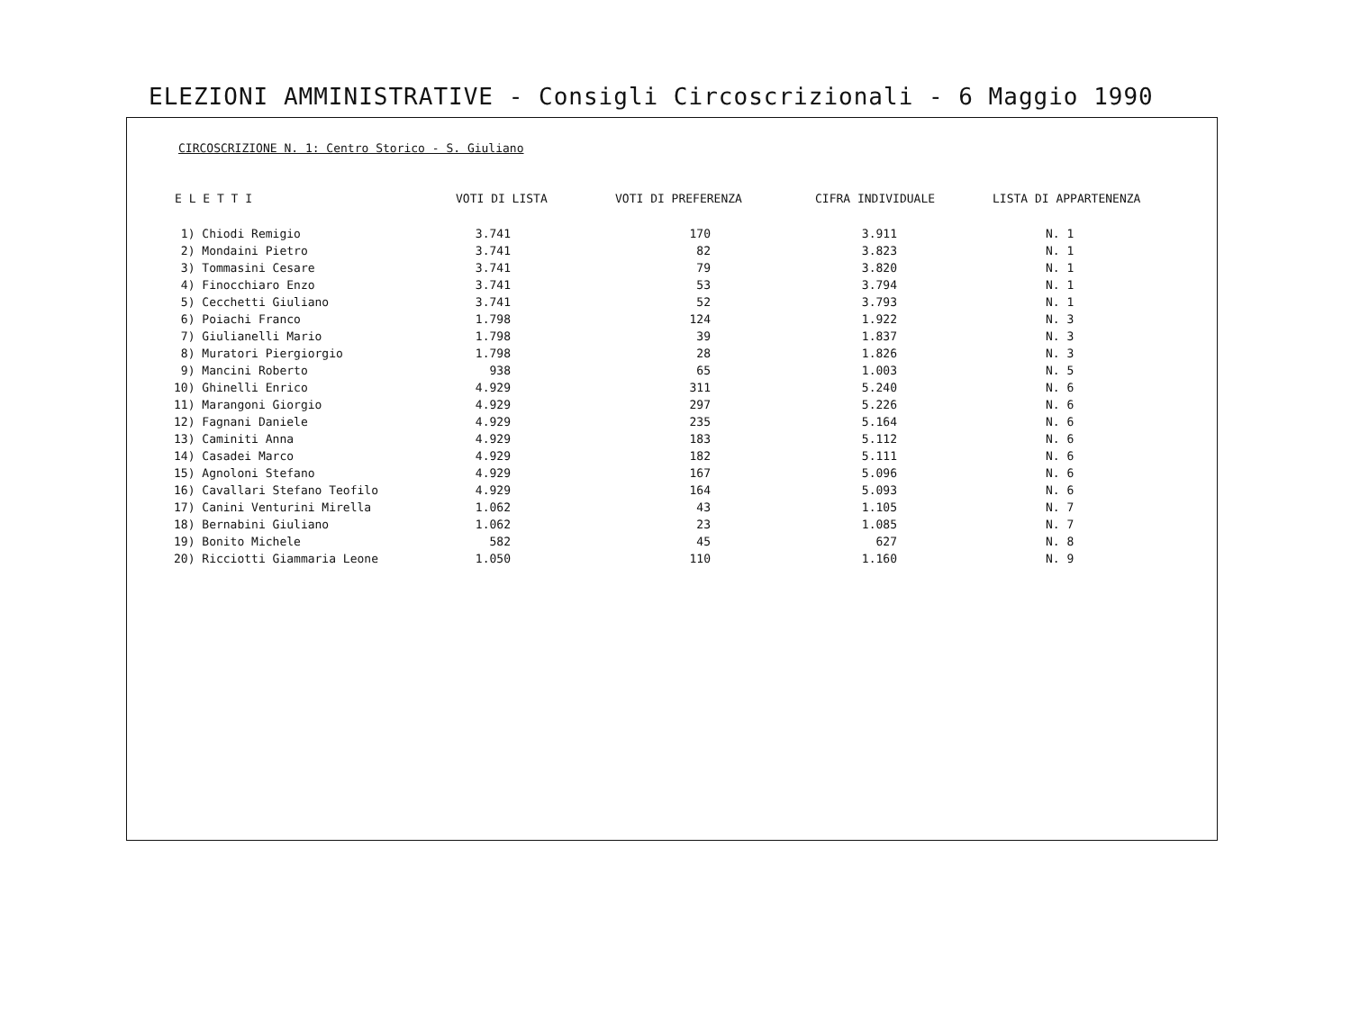ELEZIONI AMMINISTRATIVE - Consigli Circoscrizionali - 6 Maggio 1990
CIRCOSCRIZIONE N. 1: Centro Storico - S. Giuliano
| E L E T T I | VOTI DI LISTA | VOTI DI PREFERENZA | CIFRA INDIVIDUALE | LISTA DI APPARTENENZA |
| --- | --- | --- | --- | --- |
| 1) Chiodi Remigio | 3.741 | 170 | 3.911 | N. 1 |
| 2) Mondaini Pietro | 3.741 | 82 | 3.823 | N. 1 |
| 3) Tommasini Cesare | 3.741 | 79 | 3.820 | N. 1 |
| 4) Finocchiaro Enzo | 3.741 | 53 | 3.794 | N. 1 |
| 5) Cecchetti Giuliano | 3.741 | 52 | 3.793 | N. 1 |
| 6) Poiachi Franco | 1.798 | 124 | 1.922 | N. 3 |
| 7) Giulianelli Mario | 1.798 | 39 | 1.837 | N. 3 |
| 8) Muratori Piergiorgio | 1.798 | 28 | 1.826 | N. 3 |
| 9) Mancini Roberto | 938 | 65 | 1.003 | N. 5 |
| 10) Ghinelli Enrico | 4.929 | 311 | 5.240 | N. 6 |
| 11) Marangoni Giorgio | 4.929 | 297 | 5.226 | N. 6 |
| 12) Fagnani Daniele | 4.929 | 235 | 5.164 | N. 6 |
| 13) Caminiti Anna | 4.929 | 183 | 5.112 | N. 6 |
| 14) Casadei Marco | 4.929 | 182 | 5.111 | N. 6 |
| 15) Agnoloni Stefano | 4.929 | 167 | 5.096 | N. 6 |
| 16) Cavallari Stefano Teofilo | 4.929 | 164 | 5.093 | N. 6 |
| 17) Canini Venturini Mirella | 1.062 | 43 | 1.105 | N. 7 |
| 18) Bernabini Giuliano | 1.062 | 23 | 1.085 | N. 7 |
| 19) Bonito Michele | 582 | 45 | 627 | N. 8 |
| 20) Ricciotti Giammaria Leone | 1.050 | 110 | 1.160 | N. 9 |